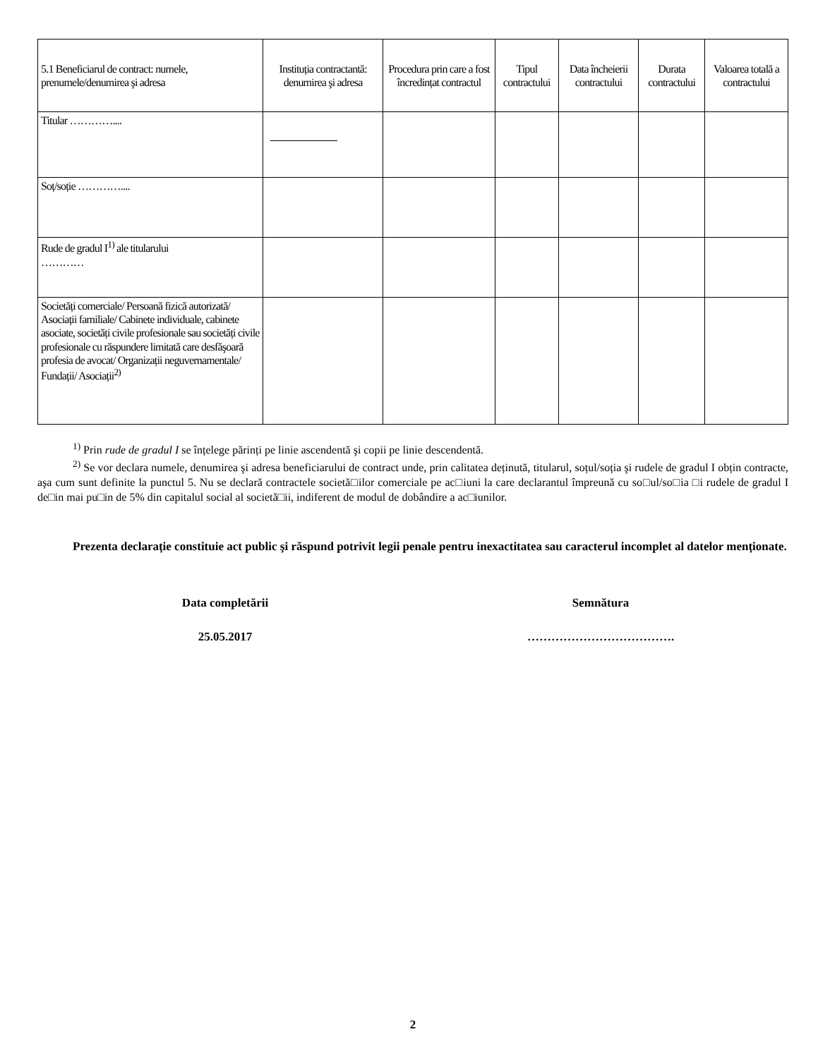| 5.1 Beneficiarul de contract: numele, prenumele/denumirea şi adresa | Instituția contractantă: denumirea şi adresa | Procedura prin care a fost încredințat contractul | Tipul contractului | Data încheierii contractului | Durata contractului | Valoarea totală a contractului |
| --- | --- | --- | --- | --- | --- | --- |
| Titular ………….... | | | | | | |
| Soț/soție ………….... | | | | | | |
| Rude de gradul I<sup>1)</sup> ale titularului ………… | | | | | | |
| Societăți comerciale/ Persoană fizică autorizată/ Asociații familiale/ Cabinete individuale, cabinete asociate, societăți civile profesionale sau societăți civile profesionale cu răspundere limitată care desfăşoară profesia de avocat/ Organizații neguvernamentale/ Fundații/ Asociații<sup>2)</sup> | | | | | | |
<sup>1)</sup> Prin rude de gradul I se înțelege părinți pe linie ascendentă şi copii pe linie descendentă.
<sup>2)</sup> Se vor declara numele, denumirea şi adresa beneficiarului de contract unde, prin calitatea deținută, titularul, soțul/soția şi rudele de gradul I obțin contracte, aşa cum sunt definite la punctul 5. Nu se declară contractele societă□ilor comerciale pe ac□iuni la care declarantul împreună cu so□ul/so□ia □i rudele de gradul I de□in mai pu□in de 5% din capitalul social al societă□ii, indiferent de modul de dobândire a ac□iunilor.
Prezenta declarație constituie act public şi răspund potrivit legii penale pentru inexactitatea sau caracterul incomplet al datelor menționate.
Data completării Semnătura
25.05.2017 ……………………………….
2